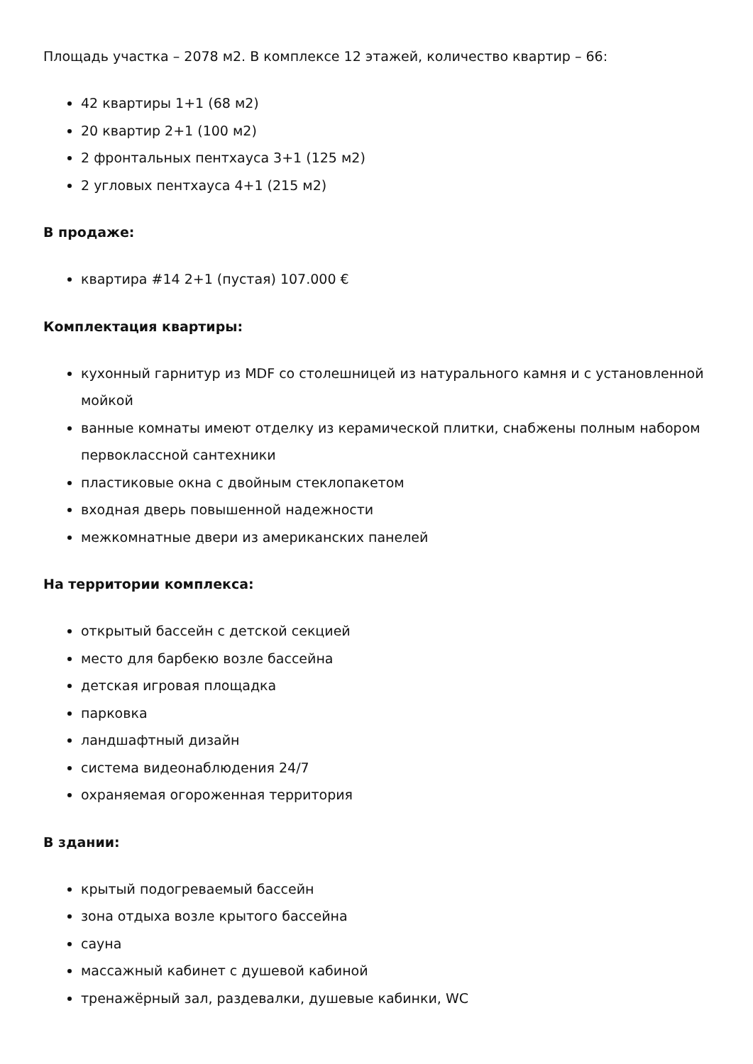Площадь участка – 2078 м2. В комплексе 12 этажей, количество квартир – 66:
42 квартиры 1+1 (68 м2)
20 квартир 2+1 (100 м2)
2 фронтальных пентхауса 3+1 (125 м2)
2 угловых пентхауса 4+1 (215 м2)
В продаже:
квартира #14 2+1 (пустая) 107.000 €
Комплектация квартиры:
кухонный гарнитур из MDF со столешницей из натурального камня и с установленной мойкой
ванные комнаты имеют отделку из керамической плитки, снабжены полным набором первоклассной сантехники
пластиковые окна с двойным стеклопакетом
входная дверь повышенной надежности
межкомнатные двери из американских панелей
На территории комплекса:
открытый бассейн с детской секцией
место для барбекю возле бассейна
детская игровая площадка
парковка
ландшафтный дизайн
система видеонаблюдения 24/7
охраняемая огороженная территория
В здании:
крытый подогреваемый бассейн
зона отдыха возле крытого бассейна
сауна
массажный кабинет с душевой кабиной
тренажёрный зал, раздевалки, душевые кабинки, WC